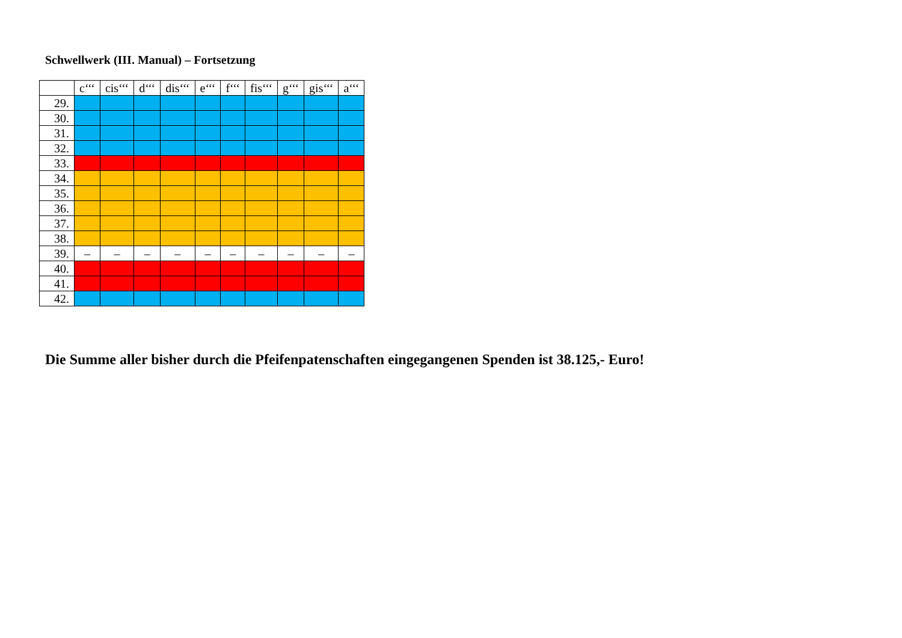Schwellwerk (III. Manual) – Fortsetzung
| | c‘‘‘ | cis‘‘‘ | d‘‘‘ | dis‘‘‘ | e‘‘‘ | f‘‘‘ | fis‘‘‘ | g‘‘‘ | gis‘‘‘ | a‘‘‘ |
| --- | --- | --- | --- | --- | --- | --- | --- | --- | --- | --- |
| 29. | | | | | | | | | | |
| 30. | | | | | | | | | | |
| 31. | | | | | | | | | | |
| 32. | | | | | | | | | | |
| 33. | | | | | | | | | | |
| 34. | | | | | | | | | | |
| 35. | | | | | | | | | | |
| 36. | | | | | | | | | | |
| 37. | | | | | | | | | | |
| 38. | | | | | | | | | | |
| 39. | – | – | – | – | – | – | – | – | – | – |
| 40. | | | | | | | | | | |
| 41. | | | | | | | | | | |
| 42. | | | | | | | | | | |
Die Summe aller bisher durch die Pfeifenpatenschaften eingegangenen Spenden ist 38.125,- Euro!